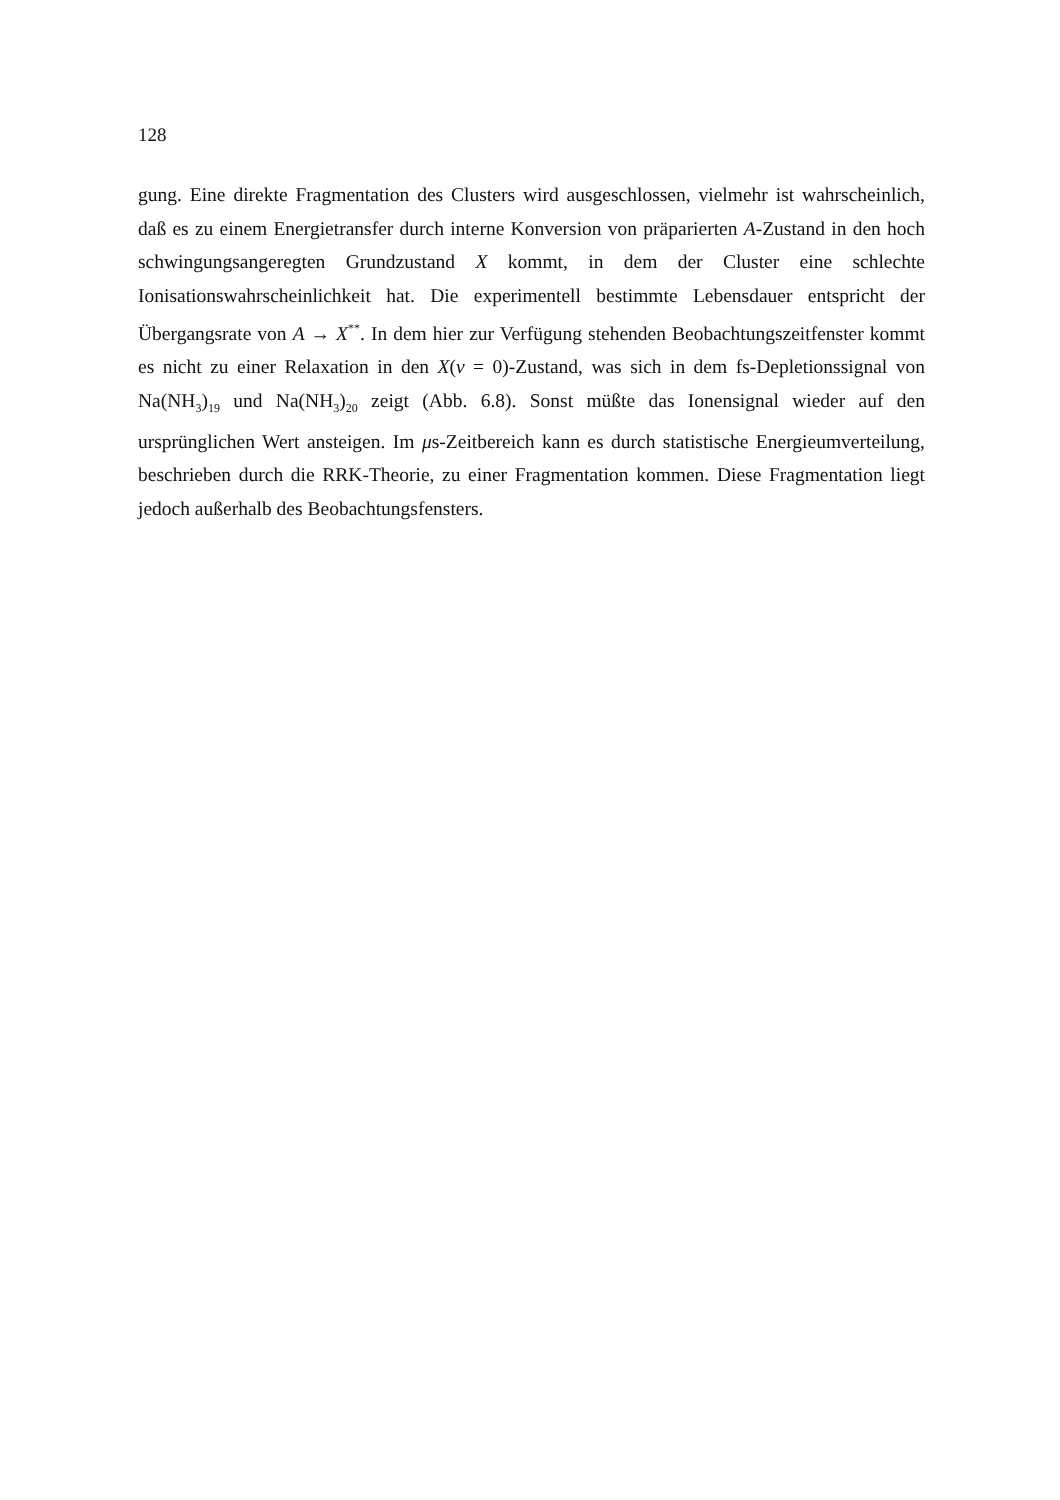128
gung. Eine direkte Fragmentation des Clusters wird ausgeschlossen, vielmehr ist wahrscheinlich, daß es zu einem Energietransfer durch interne Konversion von präparierten A-Zustand in den hoch schwingungsangeregten Grundzustand X kommt, in dem der Cluster eine schlechte Ionisationswahrscheinlichkeit hat. Die experimentell bestimmte Lebensdauer entspricht der Übergangsrate von A → X<sup>**</sup>. In dem hier zur Verfügung stehenden Beobachtungszeitfenster kommt es nicht zu einer Relaxation in den X(v = 0)-Zustand, was sich in dem fs-Depletionssignal von Na(NH<sub>3</sub>)<sub>19</sub> und Na(NH<sub>3</sub>)<sub>20</sub> zeigt (Abb. 6.8). Sonst müßte das Ionensignal wieder auf den ursprünglichen Wert ansteigen. Im μs-Zeitbereich kann es durch statistische Energieumverteilung, beschrieben durch die RRK-Theorie, zu einer Fragmentation kommen. Diese Fragmentation liegt jedoch außerhalb des Beobachtungsfensters.